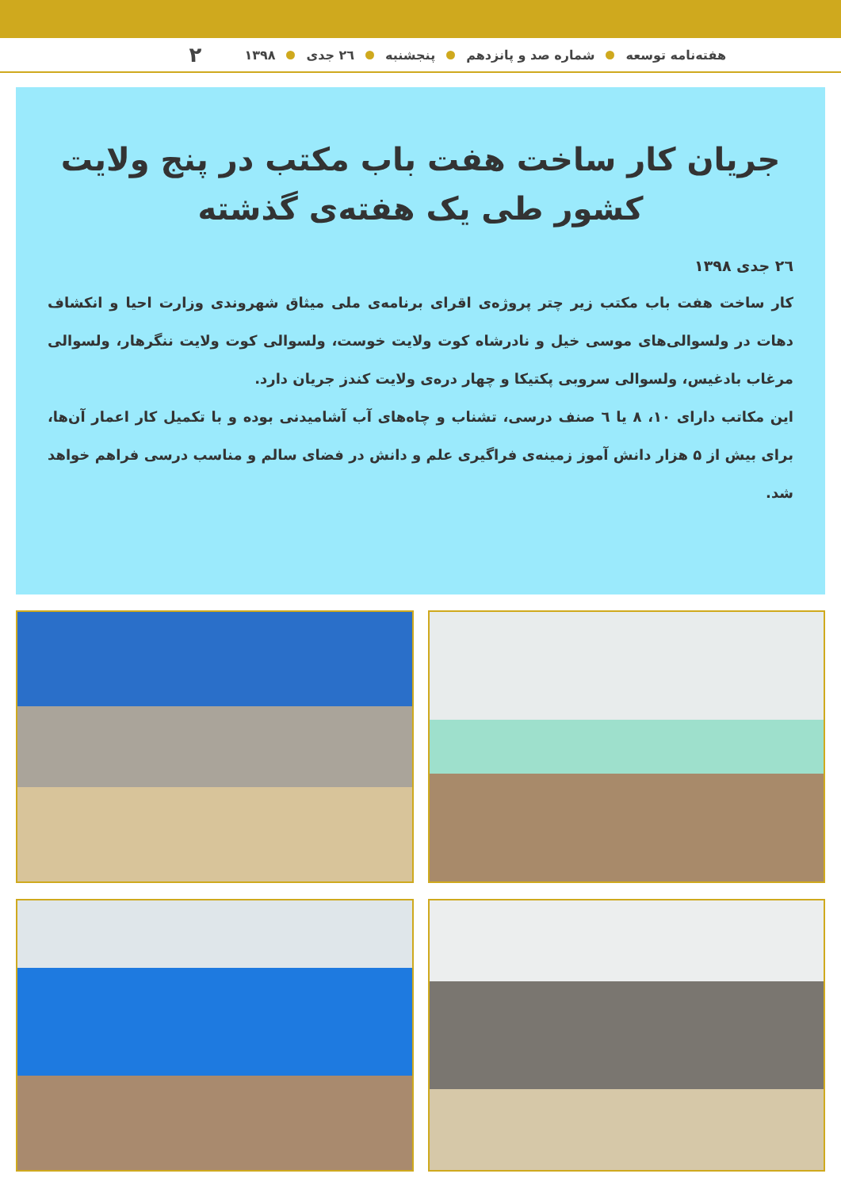هفته‌نامه توسعه شماره صد و پانزدهم پنجشنبه ۲٦ جدی ۱۳۹۸ ۲
جریان کار ساخت هفت باب مکتب در پنج ولایت
کشور طی یک هفته‌ی گذشته
۲٦ جدی ۱۳۹۸
کار ساخت هفت باب مکتب زیر چتر پروژه‌ی اقرای برنامه‌ی ملی میثاق شهروندی وزارت احیا و انکشاف دهات در ولسوالی‌های موسی خیل و نادرشاه کوت ولایت خوست، ولسوالی کوت ولایت ننگرهار، ولسوالی مرغاب بادغیس، ولسوالی سروبی پکتیکا و چهار دره‌ی ولایت کندز جریان دارد.
این مکاتب دارای ۱۰، ۸ یا ٦ صنف درسی، تشناب و چاه‌های آب آشامیدنی بوده و با تکمیل کار اعمار آن‌ها، برای بیش از ۵ هزار دانش آموز زمینه‌ی فراگیری علم و دانش در فضای سالم و مناسب درسی فراهم خواهد شد.